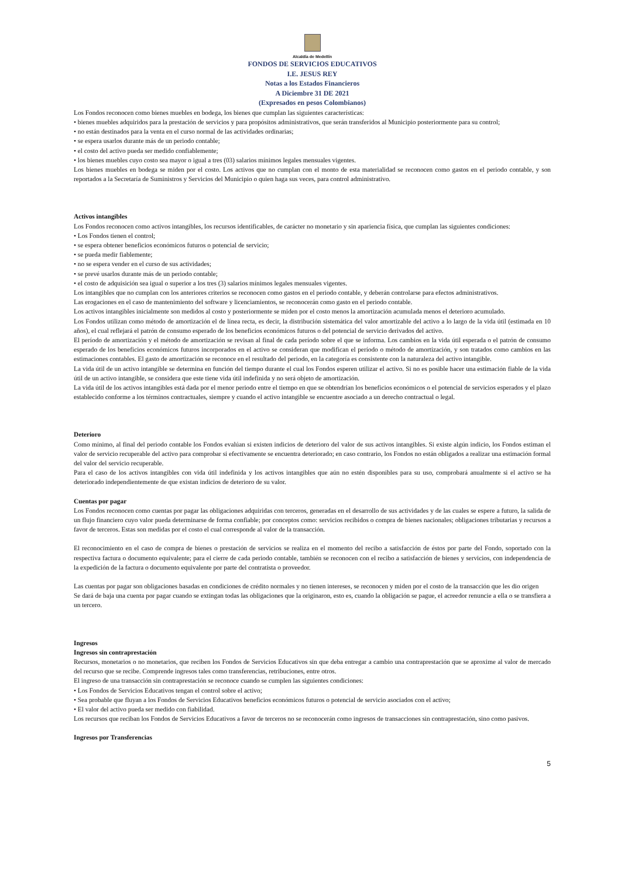Alcaldía de Medellín
FONDOS DE SERVICIOS EDUCATIVOS
I.E. JESUS REY
Notas a los Estados Financieros
A Diciembre 31 DE 2021
(Expresados en pesos Colombianos)
Los Fondos reconocen como bienes muebles en bodega, los bienes que cumplan las siguientes características:
• bienes muebles adquiridos para la prestación de servicios y para propósitos administrativos, que serán transferidos al Municipio posteriormente para su control;
• no están destinados para la venta en el curso normal de las actividades ordinarias;
• se espera usarlos durante más de un periodo contable;
• el costo del activo pueda ser medido confiablemente;
• los bienes muebles cuyo costo sea mayor o igual a tres (03) salarios mínimos legales mensuales vigentes.
Los bienes muebles en bodega se miden por el costo. Los activos que no cumplan con el monto de esta materialidad se reconocen como gastos en el periodo contable, y son reportados a la Secretaría de Suministros y Servicios del Municipio o quien haga sus veces, para control administrativo.
Activos intangibles
Los Fondos reconocen como activos intangibles, los recursos identificables, de carácter no monetario y sin apariencia física, que cumplan las siguientes condiciones:
• Los Fondos tienen el control;
• se espera obtener beneficios económicos futuros o potencial de servicio;
• se pueda medir fiablemente;
• no se espera vender en el curso de sus actividades;
• se prevé usarlos durante más de un periodo contable;
• el costo de adquisición sea igual o superior a los tres (3) salarios mínimos legales mensuales vigentes.
Los intangibles que no cumplan con los anteriores criterios se reconocen como gastos en el periodo contable, y deberán controlarse para efectos administrativos.
Las erogaciones en el caso de mantenimiento del software y licenciamientos, se reconocerán como gasto en el periodo contable.
Los activos intangibles inicialmente son medidos al costo y posteriormente se miden por el costo menos la amortización acumulada menos el deterioro acumulado.
Los Fondos utilizan como método de amortización el de línea recta, es decir, la distribución sistemática del valor amortizable del activo a lo largo de la vida útil (estimada en 10 años), el cual reflejará el patrón de consumo esperado de los beneficios económicos futuros o del potencial de servicio derivados del activo.
El período de amortización y el método de amortización se revisan al final de cada período sobre el que se informa. Los cambios en la vida útil esperada o el patrón de consumo esperado de los beneficios económicos futuros incorporados en el activo se consideran que modifican el período o método de amortización, y son tratados como cambios en las estimaciones contables. El gasto de amortización se reconoce en el resultado del periodo, en la categoría es consistente con la naturaleza del activo intangible.
La vida útil de un activo intangible se determina en función del tiempo durante el cual los Fondos esperen utilizar el activo. Si no es posible hacer una estimación fiable de la vida útil de un activo intangible, se considera que este tiene vida útil indefinida y no será objeto de amortización.
La vida útil de los activos intangibles está dada por el menor periodo entre el tiempo en que se obtendrían los beneficios económicos o el potencial de servicios esperados y el plazo establecido conforme a los términos contractuales, siempre y cuando el activo intangible se encuentre asociado a un derecho contractual o legal.
Deterioro
Como mínimo, al final del periodo contable los Fondos evalúan si existen indicios de deterioro del valor de sus activos intangibles. Si existe algún indicio, los Fondos estiman el valor de servicio recuperable del activo para comprobar si efectivamente se encuentra deteriorado; en caso contrario, los Fondos no están obligados a realizar una estimación formal del valor del servicio recuperable.
Para el caso de los activos intangibles con vida útil indefinida y los activos intangibles que aún no estén disponibles para su uso, comprobará anualmente si el activo se ha deteriorado independientemente de que existan indicios de deterioro de su valor.
Cuentas por pagar
Los Fondos reconocen como cuentas por pagar las obligaciones adquiridas con terceros, generadas en el desarrollo de sus actividades y de las cuales se espere a futuro, la salida de un flujo financiero cuyo valor pueda determinarse de forma confiable; por conceptos como: servicios recibidos o compra de bienes nacionales; obligaciones tributarias y recursos a favor de terceros. Estas son medidas por el costo el cual corresponde al valor de la transacción.
El reconocimiento en el caso de compra de bienes o prestación de servicios se realiza en el momento del recibo a satisfacción de éstos por parte del Fondo, soportado con la respectiva factura o documento equivalente; para el cierre de cada periodo contable, también se reconocen con el recibo a satisfacción de bienes y servicios, con independencia de la expedición de la factura o documento equivalente por parte del contratista o proveedor.
Las cuentas por pagar son obligaciones basadas en condiciones de crédito normales y no tienen intereses, se reconocen y miden por el costo de la transacción que les dio origen
Se dará de baja una cuenta por pagar cuando se extingan todas las obligaciones que la originaron, esto es, cuando la obligación se pague, el acreedor renuncie a ella o se transfiera a un tercero.
Ingresos
Ingresos sin contraprestación
Recursos, monetarios o no monetarios, que reciben los Fondos de Servicios Educativos sin que deba entregar a cambio una contraprestación que se aproxime al valor de mercado del recurso que se recibe. Comprende ingresos tales como transferencias, retribuciones, entre otros.
El ingreso de una transacción sin contraprestación se reconoce cuando se cumplen las siguientes condiciones:
• Los Fondos de Servicios Educativos tengan el control sobre el activo;
• Sea probable que fluyan a los Fondos de Servicios Educativos beneficios económicos futuros o potencial de servicio asociados con el activo;
• El valor del activo pueda ser medido con fiabilidad.
Los recursos que reciban los Fondos de Servicios Educativos a favor de terceros no se reconocerán como ingresos de transacciones sin contraprestación, sino como pasivos.
Ingresos por Transferencias
5